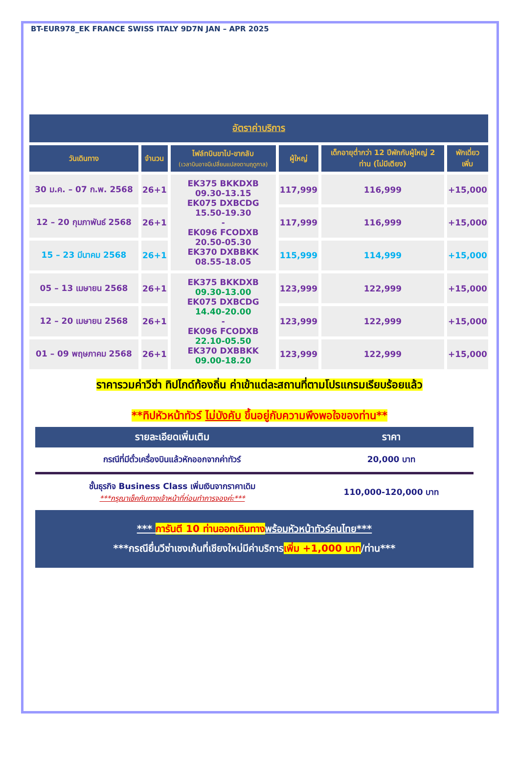BT-EUR978_EK FRANCE SWISS ITALY 9D7N JAN – APR 2025
| อัตราค่าบริการ | | | | | |
| --- | --- | --- | --- | --- | --- |
| วันเดินทาง | จำนวน | ไฟล์ทบินขาไป-ขากลับ (เวลาบินอาจมีเปลี่ยนแปลงตามฤดูกาล) | ผู้ใหญ่ | เด็กอายุต่ำกว่า 12 ปีพักกับผู้ใหญ่ 2 ท่าน (ไม่มีเตียง) | พักเดี่ยว เพิ่ม |
| 30 ม.ค. – 07 ก.พ. 2568 | 26+1 | EK375 BKKDXB 09.30-13.15 EK075 DXBCDG 15.50-19.30 - EK096 FCODXB 20.50-05.30 EK370 DXBBKK 08.55-18.05 | 117,999 | 116,999 | +15,000 |
| 12 – 20 กุมภาพันธ์ 2568 | 26+1 | | 117,999 | 116,999 | +15,000 |
| 15 – 23 มีนาคม 2568 | 26+1 | | 115,999 | 114,999 | +15,000 |
| 05 – 13 เมษายน 2568 | 26+1 | EK375 BKKDXB 09.30-13.00 EK075 DXBCDG 14.40-20.00 - EK096 FCODXB 22.10-05.50 EK370 DXBBKK 09.00-18.20 | 123,999 | 122,999 | +15,000 |
| 12 – 20 เมษายน 2568 | 26+1 | | 123,999 | 122,999 | +15,000 |
| 01 – 09 พฤษภาคม 2568 | 26+1 | | 123,999 | 122,999 | +15,000 |
ราคารวมค่าวีซ่า ทิปไกด์ท้องถิ่น ค่าเข้าแต่ละสถานที่ตามโปรแกรมเรียบร้อยแล้ว
**ทิปหัวหน้าทัวร์ ไม่บังคับ ขึ้นอยู่กับความพึงพอใจของท่าน**
| รายละเอียดเพิ่มเติม | ราคา |
| --- | --- |
| กรณีที่มีตั๋วเครื่องบินแล้วหักออกจากค่าทัวร์ | 20,000 บาท |
| ชั้นธุรกิจ Business Class เพิ่มเงินจากราคาเดิม ***กรุณาเช็คกับทางเจ้าหน้าที่ก่อนทำการจองค่ะ*** | 110,000-120,000 บาท |
*** การันตี 10 ท่านออกเดินทางพร้อมหัวหน้าทัวร์คนไทย***
***กรณียื่นวีซ่าเชงเก้นที่เชียงใหม่มีค่าบริการเพิ่ม +1,000 บาท/ท่าน***